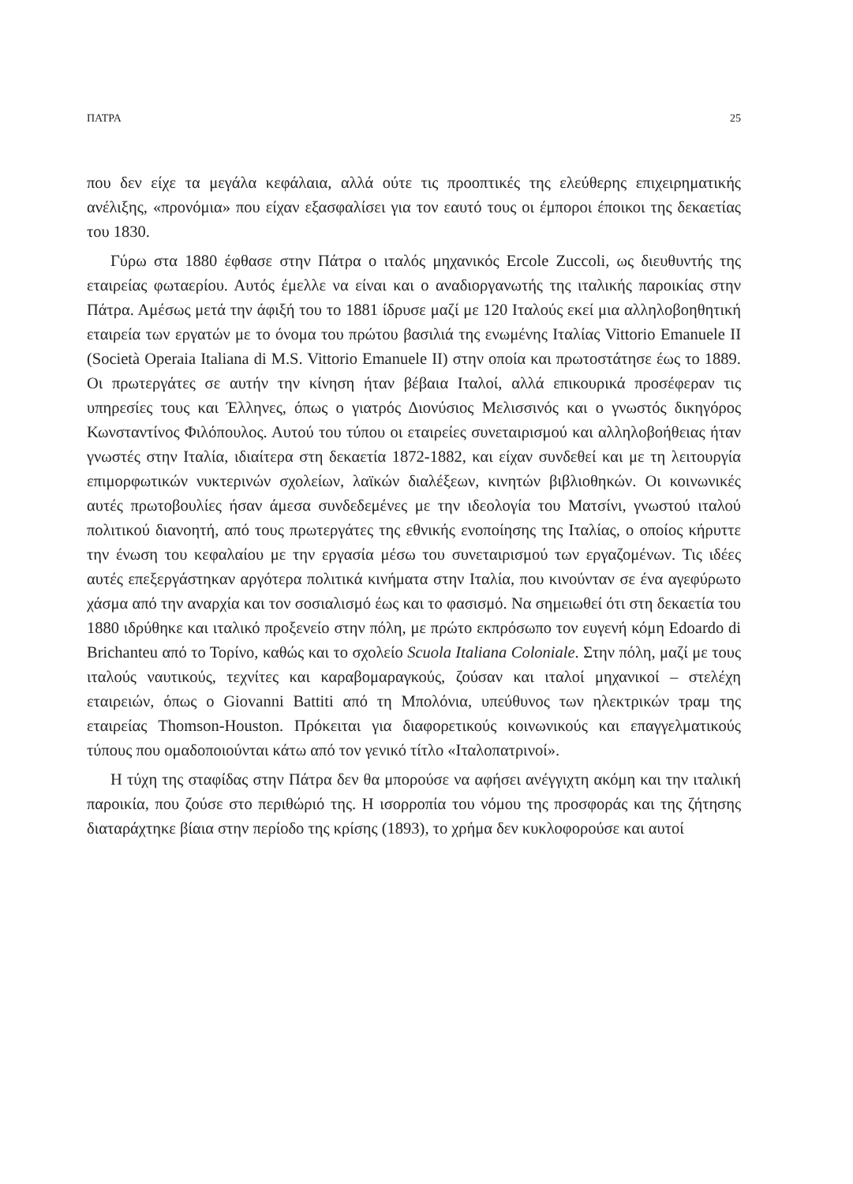ΠΑΤΡΑ 25
που δεν είχε τα μεγάλα κεφάλαια, αλλά ούτε τις προοπτικές της ελεύθερης επιχειρηματικής ανέλιξης, «προνόμια» που είχαν εξασφαλίσει για τον εαυτό τους οι έμποροι έποικοι της δεκαετίας του 1830.
Γύρω στα 1880 έφθασε στην Πάτρα ο ιταλός μηχανικός Ercole Zuccoli, ως διευθυντής της εταιρείας φωταερίου. Αυτός έμελλε να είναι και ο αναδιοργανωτής της ιταλικής παροικίας στην Πάτρα. Αμέσως μετά την άφιξή του το 1881 ίδρυσε μαζί με 120 Ιταλούς εκεί μια αλληλοβοηθητική εταιρεία των εργατών με το όνομα του πρώτου βασιλιά της ενωμένης Ιταλίας Vittorio Emanuele II (Società Operaia Italiana di M.S. Vittorio Emanuele II) στην οποία και πρωτοστάτησε έως το 1889. Οι πρωτεργάτες σε αυτήν την κίνηση ήταν βέβαια Ιταλοί, αλλά επικουρικά προσέφεραν τις υπηρεσίες τους και Έλληνες, όπως ο γιατρός Διονύσιος Μελισσινός και ο γνωστός δικηγόρος Κωνσταντίνος Φιλόπουλος. Αυτού του τύπου οι εταιρείες συνεταιρισμού και αλληλοβοήθειας ήταν γνωστές στην Ιταλία, ιδιαίτερα στη δεκαετία 1872-1882, και είχαν συνδεθεί και με τη λειτουργία επιμορφωτικών νυκτερινών σχολείων, λαϊκών διαλέξεων, κινητών βιβλιοθηκών. Οι κοινωνικές αυτές πρωτοβουλίες ήσαν άμεσα συνδεδεμένες με την ιδεολογία του Ματσίνι, γνωστού ιταλού πολιτικού διανοητή, από τους πρωτεργάτες της εθνικής ενοποίησης της Ιταλίας, ο οποίος κήρυττε την ένωση του κεφαλαίου με την εργασία μέσω του συνεταιρισμού των εργαζομένων. Τις ιδέες αυτές επεξεργάστηκαν αργότερα πολιτικά κινήματα στην Ιταλία, που κινούνταν σε ένα αγεφύρωτο χάσμα από την αναρχία και τον σοσιαλισμό έως και το φασισμό. Να σημειωθεί ότι στη δεκαετία του 1880 ιδρύθηκε και ιταλικό προξενείο στην πόλη, με πρώτο εκπρόσωπο τον ευγενή κόμη Edoardo di Brichanteu από το Τορίνο, καθώς και το σχολείο Scuola Italiana Coloniale. Στην πόλη, μαζί με τους ιταλούς ναυτικούς, τεχνίτες και καραβομαραγκούς, ζούσαν και ιταλοί μηχανικοί – στελέχη εταιρειών, όπως ο Giovanni Battiti από τη Μπολόνια, υπεύθυνος των ηλεκτρικών τραμ της εταιρείας Thomson-Houston. Πρόκειται για διαφορετικούς κοινωνικούς και επαγγελματικούς τύπους που ομαδοποιούνται κάτω από τον γενικό τίτλο «Ιταλοπατρινοί».
Η τύχη της σταφίδας στην Πάτρα δεν θα μπορούσε να αφήσει ανέγγιχτη ακόμη και την ιταλική παροικία, που ζούσε στο περιθώριό της. Η ισορροπία του νόμου της προσφοράς και της ζήτησης διαταράχτηκε βίαια στην περίοδο της κρίσης (1893), το χρήμα δεν κυκλοφορούσε και αυτοί